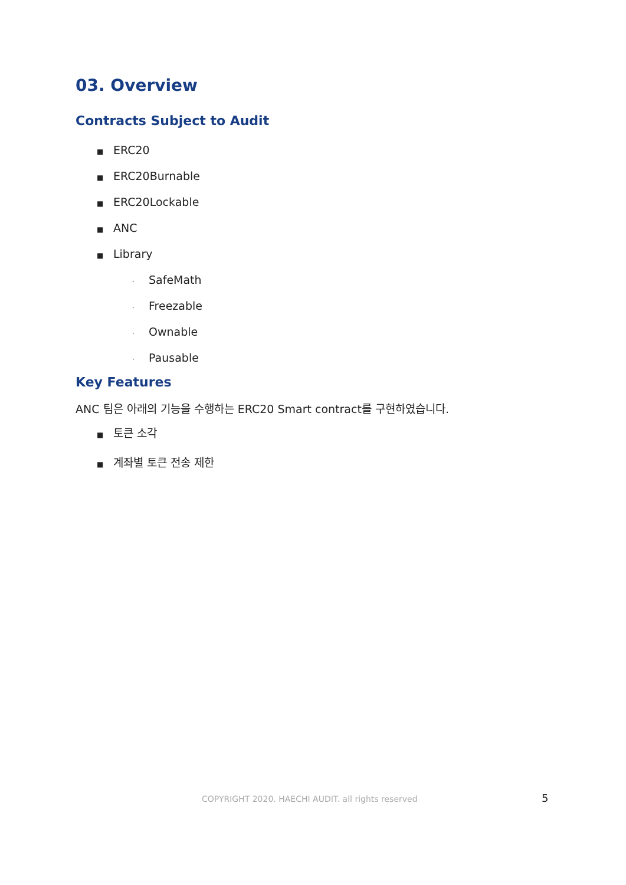03. Overview
Contracts Subject to Audit
■ ERC20
■ ERC20Burnable
■ ERC20Lockable
■ ANC
■ Library
· SafeMath
· Freezable
· Ownable
· Pausable
Key Features
ANC 팀은 아래의 기능을 수행하는 ERC20 Smart contract를 구현하였습니다.
■ 토큰 소각
■ 계좌별 토큰 전송 제한
COPYRIGHT 2020. HAECHI AUDIT. all rights reserved 5